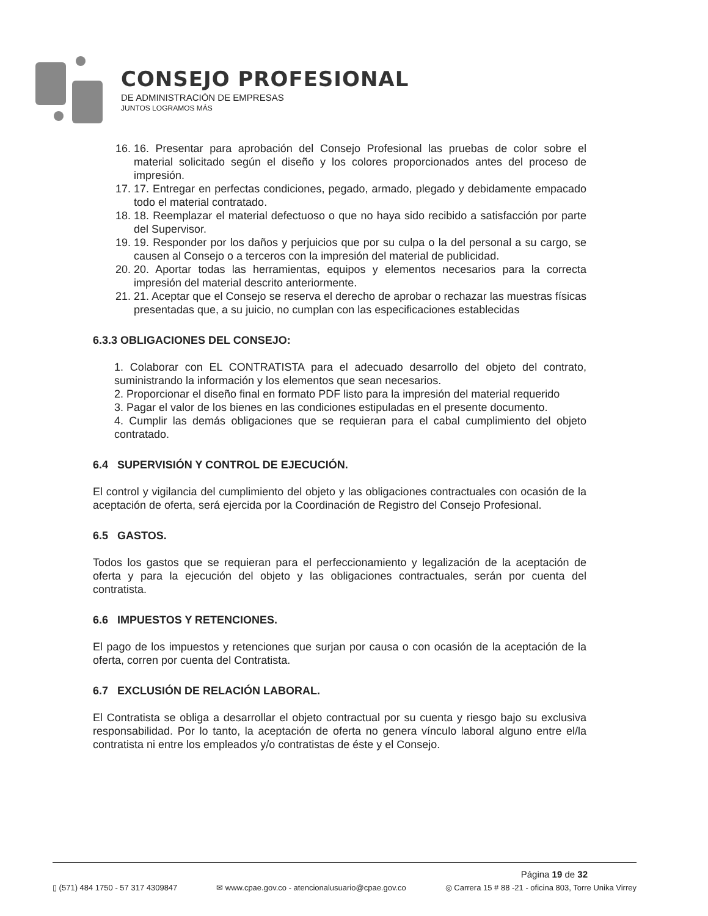CONSEJO PROFESIONAL
DE ADMINISTRACIÓN DE EMPRESAS
JUNTOS LOGRAMOS MÁS
16. 16. Presentar para aprobación del Consejo Profesional las pruebas de color sobre el material solicitado según el diseño y los colores proporcionados antes del proceso de impresión.
17. 17. Entregar en perfectas condiciones, pegado, armado, plegado y debidamente empacado todo el material contratado.
18. 18. Reemplazar el material defectuoso o que no haya sido recibido a satisfacción por parte del Supervisor.
19. 19. Responder por los daños y perjuicios que por su culpa o la del personal a su cargo, se causen al Consejo o a terceros con la impresión del material de publicidad.
20. 20. Aportar todas las herramientas, equipos y elementos necesarios para la correcta impresión del material descrito anteriormente.
21. 21. Aceptar que el Consejo se reserva el derecho de aprobar o rechazar las muestras físicas presentadas que, a su juicio, no cumplan con las especificaciones establecidas
6.3.3 OBLIGACIONES DEL CONSEJO:
1. Colaborar con EL CONTRATISTA para el adecuado desarrollo del objeto del contrato, suministrando la información y los elementos que sean necesarios.
2. Proporcionar el diseño final en formato PDF listo para la impresión del material requerido
3. Pagar el valor de los bienes en las condiciones estipuladas en el presente documento.
4. Cumplir las demás obligaciones que se requieran para el cabal cumplimiento del objeto contratado.
6.4 SUPERVISIÓN Y CONTROL DE EJECUCIÓN.
El control y vigilancia del cumplimiento del objeto y las obligaciones contractuales con ocasión de la aceptación de oferta, será ejercida por la Coordinación de Registro del Consejo Profesional.
6.5 GASTOS.
Todos los gastos que se requieran para el perfeccionamiento y legalización de la aceptación de oferta y para la ejecución del objeto y las obligaciones contractuales, serán por cuenta del contratista.
6.6 IMPUESTOS Y RETENCIONES.
El pago de los impuestos y retenciones que surjan por causa o con ocasión de la aceptación de la oferta, corren por cuenta del Contratista.
6.7 EXCLUSIÓN DE RELACIÓN LABORAL.
El Contratista se obliga a desarrollar el objeto contractual por su cuenta y riesgo bajo su exclusiva responsabilidad. Por lo tanto, la aceptación de oferta no genera vínculo laboral alguno entre el/la contratista ni entre los empleados y/o contratistas de éste y el Consejo.
Página 19 de 32
▯ (571) 484 1750 - 57 317 4309847 ✉ www.cpae.gov.co - atencionalusuario@cpae.gov.co ◎ Carrera 15 # 88 -21 - oficina 803, Torre Unika Virrey